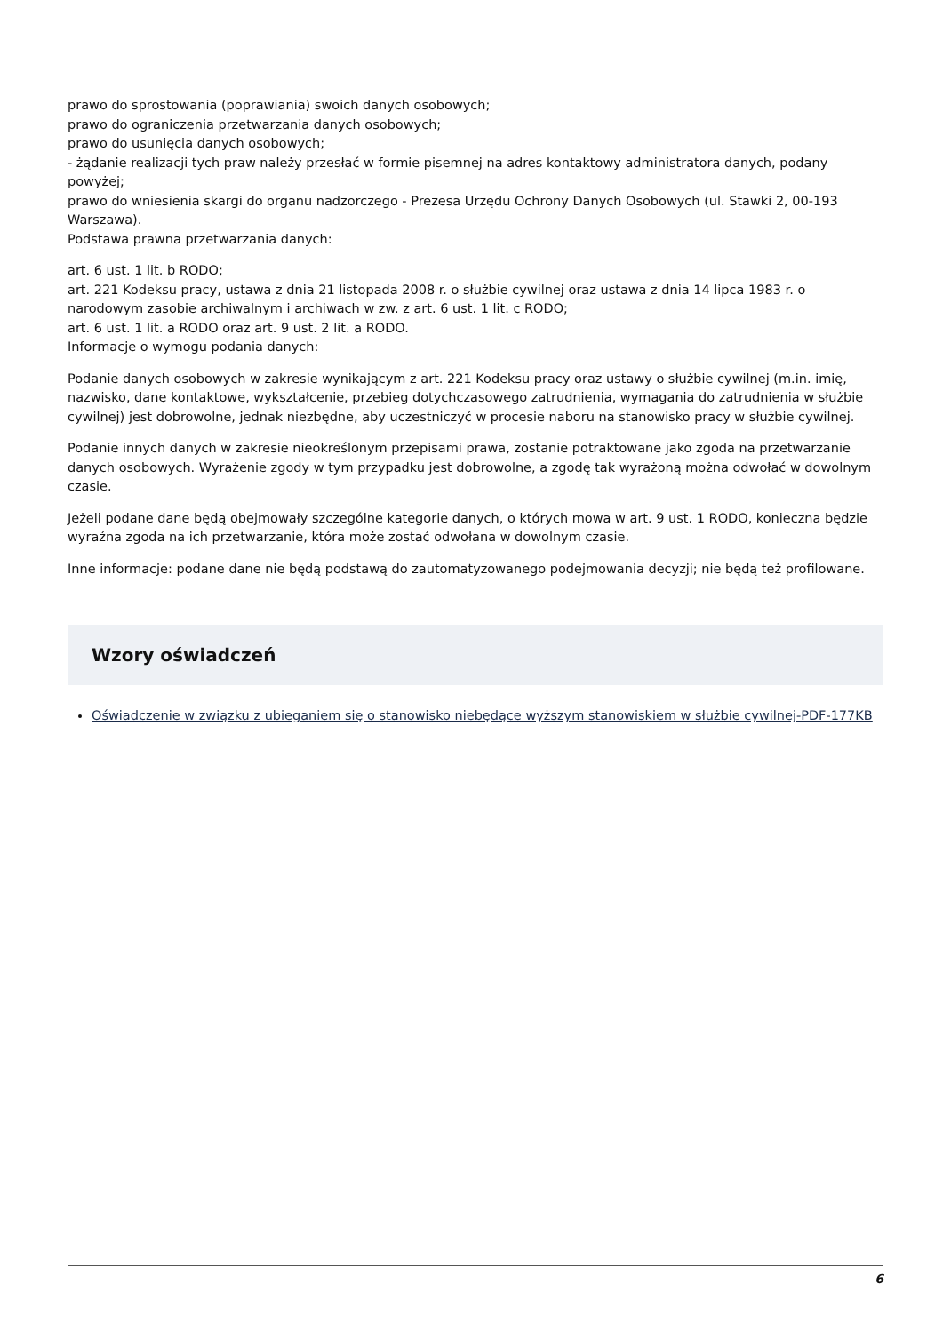prawo do sprostowania (poprawiania) swoich danych osobowych;
prawo do ograniczenia przetwarzania danych osobowych;
prawo do usunięcia danych osobowych;
- żądanie realizacji tych praw należy przesłać w formie pisemnej na adres kontaktowy administratora danych, podany powyżej;
prawo do wniesienia skargi do organu nadzorczego - Prezesa Urzędu Ochrony Danych Osobowych (ul. Stawki 2, 00-193 Warszawa).
Podstawa prawna przetwarzania danych:
art. 6 ust. 1 lit. b RODO;
art. 221 Kodeksu pracy, ustawa z dnia 21 listopada 2008 r. o służbie cywilnej oraz ustawa z dnia 14 lipca 1983 r. o narodowym zasobie archiwalnym i archiwach w zw. z art. 6 ust. 1 lit. c RODO;
art. 6 ust. 1 lit. a RODO oraz art. 9 ust. 2 lit. a RODO.
Informacje o wymogu podania danych:
Podanie danych osobowych w zakresie wynikającym z art. 221 Kodeksu pracy oraz ustawy o służbie cywilnej (m.in. imię, nazwisko, dane kontaktowe, wykształcenie, przebieg dotychczasowego zatrudnienia, wymagania do zatrudnienia w służbie cywilnej) jest dobrowolne, jednak niezbędne, aby uczestniczyć w procesie naboru na stanowisko pracy w służbie cywilnej.
Podanie innych danych w zakresie nieokreślonym przepisami prawa, zostanie potraktowane jako zgoda na przetwarzanie danych osobowych. Wyrażenie zgody w tym przypadku jest dobrowolne, a zgodę tak wyrażoną można odwołać w dowolnym czasie.
Jeżeli podane dane będą obejmowały szczególne kategorie danych, o których mowa w art. 9 ust. 1 RODO, konieczna będzie wyraźna zgoda na ich przetwarzanie, która może zostać odwołana w dowolnym czasie.
Inne informacje: podane dane nie będą podstawą do zautomatyzowanego podejmowania decyzji; nie będą też profilowane.
Wzory oświadczeń
Oświadczenie w związku z ubieganiem się o stanowisko niebędące wyższym stanowiskiem w służbie cywilnej-PDF-177KB
6